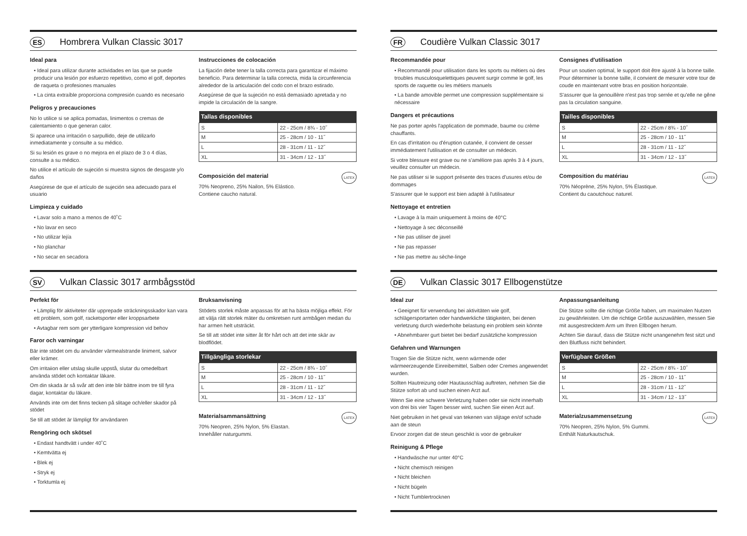ES Hombrera Vulkan Classic 3017
Ideal para
• Ideal para utilizar durante actividades en las que se puede producir una lesión por esfuerzo repetitivo, como el golf, deportes de raqueta o profesiones manuales
• La cinta extraíble proporciona compresión cuando es necesario
Peligros y precauciones
No lo utilice si se aplica pomadas, linimentos o cremas de calentamiento o que generan calor.
Si aparece una irritación o sarpullido, deje de utilizarlo inmediatamente y consulte a su médico.
Si su lesión es grave o no mejora en el plazo de 3 o 4 días, consulte a su médico.
No utilice el artículo de sujeción si muestra signos de desgaste y/o daños
Asegúrese de que el artículo de sujeción sea adecuado para el usuario
Limpieza y cuidado
• Lavar solo a mano a menos de 40˚C
• No lavar en seco
• No utilizar lejía
• No planchar
• No secar en secadora
Instrucciones de colocación
La fijación debe tener la talla correcta para garantizar el máximo beneficio. Para determinar la talla correcta, mida la circunferencia alrededor de la articulación del codo con el brazo estirado.
Asegúrese de que la sujeción no está demasiado apretada y no impide la circulación de la sangre.
| Tallas disponibles | |
| --- | --- |
| S | 22 - 25cm / 8¾ - 10˝ |
| M | 25 - 28cm / 10 - 11˝ |
| L | 28 - 31cm / 11 - 12˝ |
| XL | 31 - 34cm / 12 - 13˝ |
LATEX
Composición del material
70% Neopreno, 25% Nailon, 5% Elástico.
Contiene caucho natural.
FR Coudière Vulkan Classic 3017
Recommandée pour
• Recommandé pour utilisation dans les sports ou métiers où des troubles musculosquelettiques peuvent surgir comme le golf, les sports de raquette ou les métiers manuels
• La bande amovible permet une compression supplémentaire si nécessaire
Dangers et précautions
Ne pas porter après l'application de pommade, baume ou crème chauffants.
En cas d'irritation ou d'éruption cutanée, il convient de cesser immédiatement l'utilisation et de consulter un médecin.
Si votre blessure est grave ou ne s'améliore pas après 3 à 4 jours, veuillez consulter un médecin.
Ne pas utiliser si le support présente des traces d'usures et/ou de dommages
S'assurer que le support est bien adapté à l'utilisateur
Nettoyage et entretien
• Lavage à la main uniquement à moins de 40°C
• Nettoyage à sec déconseillé
• Ne pas utiliser de javel
• Ne pas repasser
• Ne pas mettre au sèche-linge
Consignes d'utilisation
Pour un soutien optimal, le support doit être ajusté à la bonne taille. Pour déterminer la bonne taille, il convient de mesurer votre tour de coude en maintenant votre bras en position horizontale.
S'assurer que la genouillère n'est pas trop serrée et qu'elle ne gêne pas la circulation sanguine.
| Tailles disponibles | |
| --- | --- |
| S | 22 - 25cm / 8¾ - 10˝ |
| M | 25 - 28cm / 10 - 11˝ |
| L | 28 - 31cm / 11 - 12˝ |
| XL | 31 - 34cm / 12 - 13˝ |
LATEX
Composition du matériau
70% Néoprène, 25% Nylon, 5% Élastique.
Contient du caoutchouc naturel.
SV Vulkan Classic 3017 armbågsstöd
Perfekt för
• Lämplig för aktiviteter där upprepade sträckningsskador kan vara ett problem, som golf, racketsporter eller kroppsarbete
• Avtagbar rem som ger ytterligare kompression vid behov
Faror och varningar
Bär inte stödet om du använder värmealstrande liniment, salvor eller krämer.
Om irritaiion eller utslag skulle uppstå, slutar du omedelbart använda stödet och kontaktar läkare.
Om din skada är så svår att den inte blir bättre inom tre till fyra dagar, kontaktar du läkare.
Används inte om det finns tecken på slitage och/eller skador på stödet
Se till att stödet är lämpligt för användaren
Rengöring och skötsel
• Endast handtvätt i under 40˚C
• Kemtvätta ej
• Blek ej
• Stryk ej
• Torktumla ej
Bruksanvisning
Stödets storlek måste anpassas för att ha bästa möjliga effekt. För att välja rätt storlek mäter du omkretsen runt armbågen medan du har armen helt utsträckt.
Se till att stödet inte sitter åt för hårt och att det inte skär av blodflödet.
| Tillgängliga storlekar | |
| --- | --- |
| S | 22 - 25cm / 8¾ - 10˝ |
| M | 25 - 28cm / 10 - 11˝ |
| L | 28 - 31cm / 11 - 12˝ |
| XL | 31 - 34cm / 12 - 13˝ |
LATEX
Materialsammansättning
70% Neopren, 25% Nylon, 5% Elastan.
Innehåller naturgummi.
DE Vulkan Classic 3017 Ellbogenstütze
Ideal zur
• Geeignet für verwendung bei aktivitäten wie golf, schlägersportarten oder handwerkliche tätigkeiten, bei denen verletzung durch wiederholte belastung ein problem sein könnte
• Abnehmbarer gurt bietet bei bedarf zusätzliche kompression
Gefahren und Warnungen
Tragen Sie die Stütze nicht, wenn wärmende oder wärmeerzeugende Einreibemittel, Salben oder Cremes angewendet wurden.
Sollten Hautreizung oder Hautausschlag auftreten, nehmen Sie die Stütze sofort ab und suchen einen Arzt auf.
Wenn Sie eine schwere Verletzung haben oder sie nicht innerhalb von drei bis vier Tagen besser wird, suchen Sie einen Arzt auf.
Niet gebruiken in het geval van tekenen van slijtage en/of schade aan de steun
Ervoor zorgen dat de steun geschikt is voor de gebruiker
Reinigung & Pflege
• Handwäsche nur unter 40°C
• Nicht chemisch reinigen
• Nicht bleichen
• Nicht bügeln
• Nicht Tumblertrocknen
Anpassungsanleitung
Die Stütze sollte die richtige Größe haben, um maximalen Nutzen zu gewährleisten. Um die richtige Größe auszuwählen, messen Sie mit ausgestrecktem Arm um Ihren Ellbogen herum.
Achten Sie darauf, dass die Stütze nicht unangenehm fest sitzt und den Blutfluss nicht behindert.
| Verfügbare Größen | |
| --- | --- |
| S | 22 - 25cm / 8¾ - 10˝ |
| M | 25 - 28cm / 10 - 11˝ |
| L | 28 - 31cm / 11 - 12˝ |
| XL | 31 - 34cm / 12 - 13˝ |
LATEX
Materialzusammensetzung
70% Neopren, 25% Nylon, 5% Gummi.
Enthält Naturkautschuk.